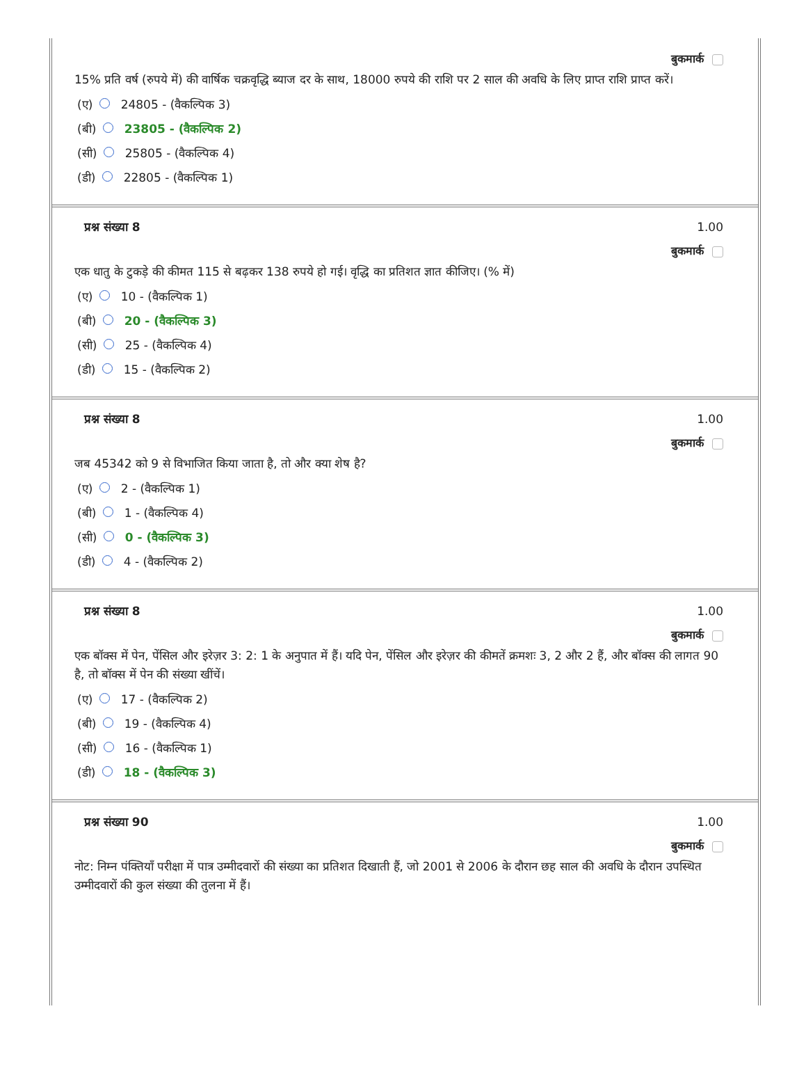बुकमार्क
15% प्रति वर्ष (रुपये में) की वार्षिक चक्रवृद्धि ब्याज दर के साथ, 18000 रुपये की राशि पर 2 साल की अवधि के लिए प्राप्त राशि प्राप्त करें।
(ए) 24805 - (वैकल्पिक 3)
(बी) 23805 - (वैकल्पिक 2)
(सी) 25805 - (वैकल्पिक 4)
(डी) 22805 - (वैकल्पिक 1)
प्रश्न संख्या 8 1.00
बुकमार्क
एक धातु के टुकड़े की कीमत 115 से बढ़कर 138 रुपये हो गई। वृद्धि का प्रतिशत ज्ञात कीजिए। (% में)
(ए) 10 - (वैकल्पिक 1)
(बी) 20 - (वैकल्पिक 3)
(सी) 25 - (वैकल्पिक 4)
(डी) 15 - (वैकल्पिक 2)
प्रश्न संख्या 8 1.00
बुकमार्क
जब 45342 को 9 से विभाजित किया जाता है, तो और क्या शेष है?
(ए) 2 - (वैकल्पिक 1)
(बी) 1 - (वैकल्पिक 4)
(सी) 0 - (वैकल्पिक 3)
(डी) 4 - (वैकल्पिक 2)
प्रश्न संख्या 8 1.00
बुकमार्क
एक बॉक्स में पेन, पेंसिल और इरेज़र 3: 2: 1 के अनुपात में हैं। यदि पेन, पेंसिल और इरेज़र की कीमतें क्रमशः 3, 2 और 2 हैं, और बॉक्स की लागत 90 है, तो बॉक्स में पेन की संख्या खींचें।
(ए) 17 - (वैकल्पिक 2)
(बी) 19 - (वैकल्पिक 4)
(सी) 16 - (वैकल्पिक 1)
(डी) 18 - (वैकल्पिक 3)
प्रश्न संख्या 90 1.00
बुकमार्क
नोट: निम्न पंक्तियाँ परीक्षा में पात्र उम्मीदवारों की संख्या का प्रतिशत दिखाती हैं, जो 2001 से 2006 के दौरान छह साल की अवधि के दौरान उपस्थित उम्मीदवारों की कुल संख्या की तुलना में हैं।